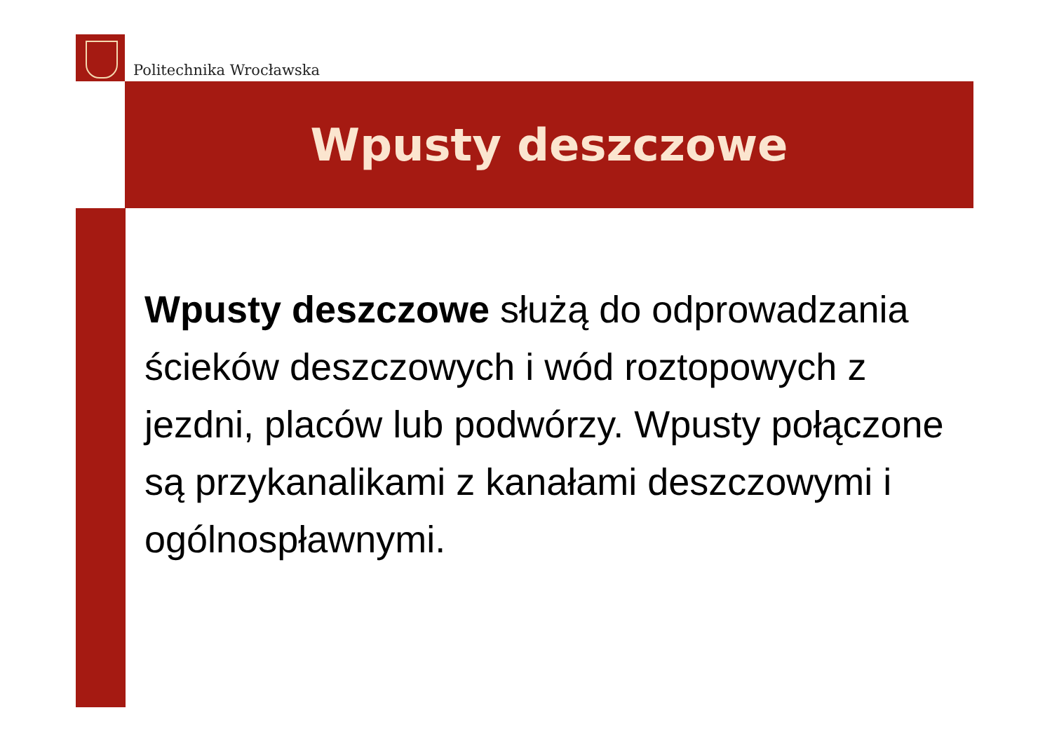Politechnika Wrocławska
Wpusty deszczowe
Wpusty deszczowe służą do odprowadzania ścieków deszczowych i wód roztopowych z jezdni, placów lub podwórzy. Wpusty połączone są przykanalikami z kanałami deszczowymi i ogólnospławnymi.